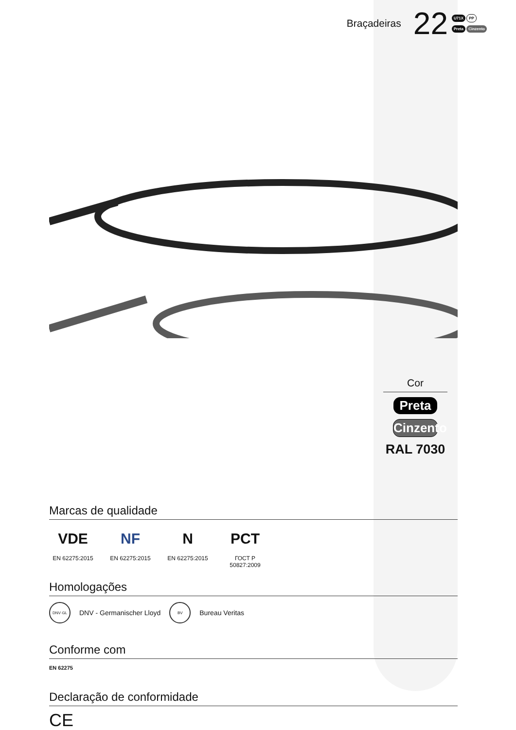Braçadeiras 22
U71X PP
Preta Cinzento
Cor
Preta
Cinzento
RAL 7030
Marcas de qualidade
VDE
EN 62275:2015
NF
EN 62275:2015
N
EN 62275:2015
PCT
ГОСТ Р 50827:2009
Homologações
DNV·GL
DNV - Germanischer Lloyd
BV
Bureau Veritas
Conforme com
EN 62275
Declaração de conformidade
CE